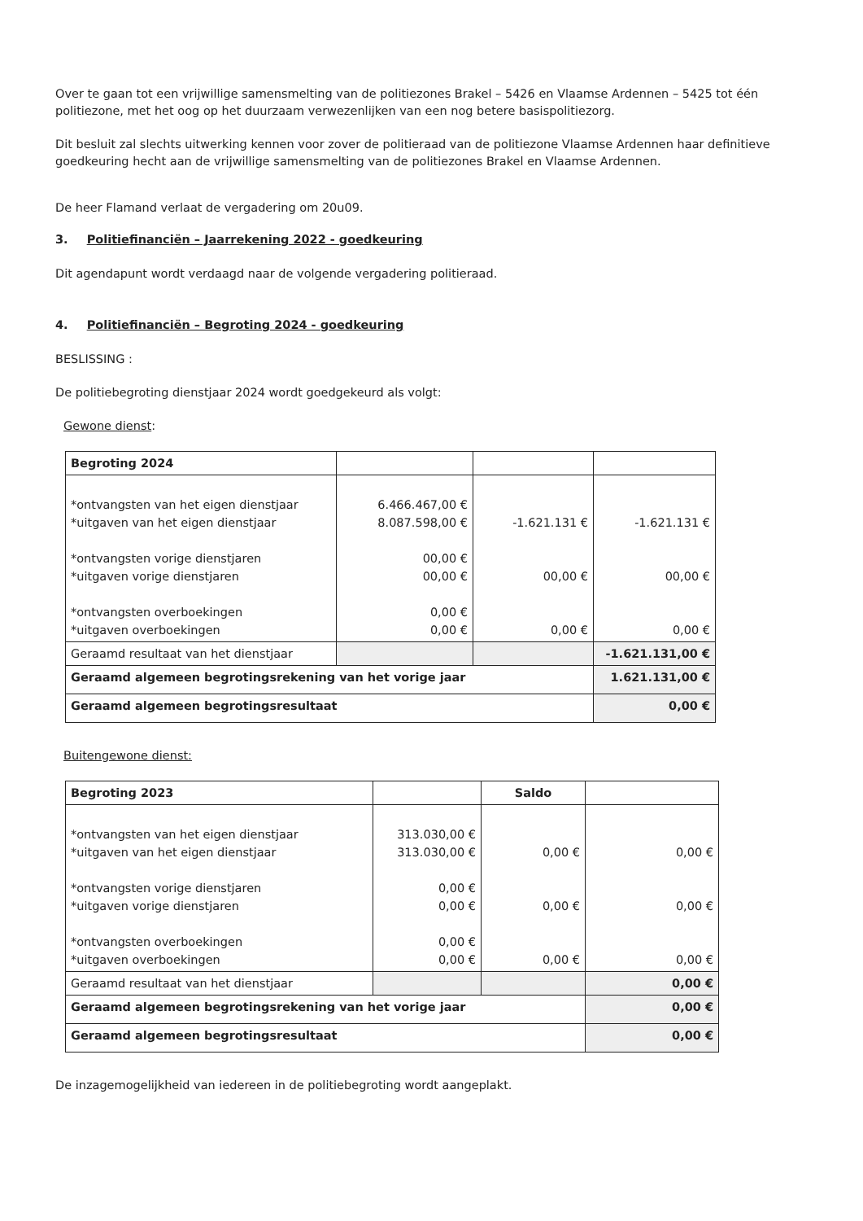Over te gaan tot een vrijwillige samensmelting van de politiezones Brakel – 5426 en Vlaamse Ardennen – 5425 tot één politiezone, met het oog op het duurzaam verwezenlijken van een nog betere basispolitiezorg.
Dit besluit zal slechts uitwerking kennen voor zover de politieraad van de politiezone Vlaamse Ardennen haar definitieve goedkeuring hecht aan de vrijwillige samensmelting van de politiezones Brakel en Vlaamse Ardennen.
De heer Flamand verlaat de vergadering om 20u09.
3. Politiefinanciën – Jaarrekening 2022 - goedkeuring
Dit agendapunt wordt verdaagd naar de volgende vergadering politieraad.
4. Politiefinanciën – Begroting 2024 - goedkeuring
BESLISSING :
De politiebegroting dienstjaar 2024 wordt goedgekeurd als volgt:
Gewone dienst:
| Begroting 2024 | | | |
| *ontvangsten van het eigen dienstjaar *uitgaven van het eigen dienstjaar *ontvangsten vorige dienstjaren *uitgaven vorige dienstjaren *ontvangsten overboekingen *uitgaven overboekingen | 6.466.467,00 € 8.087.598,00 € 00,00 € 00,00 € 0,00 € 0,00 € | -1.621.131 € 00,00 € 0,00 € | -1.621.131 € 00,00 € 0,00 € |
| Geraamd resultaat van het dienstjaar | | | -1.621.131,00 € |
| Geraamd algemeen begrotingsrekening van het vorige jaar | | | 1.621.131,00 € |
| Geraamd algemeen begrotingsresultaat | | | 0,00 € |
Buitengewone dienst:
| Begroting 2023 | | Saldo | |
| *ontvangsten van het eigen dienstjaar *uitgaven van het eigen dienstjaar *ontvangsten vorige dienstjaren *uitgaven vorige dienstjaren *ontvangsten overboekingen *uitgaven overboekingen | 313.030,00 € 313.030,00 € 0,00 € 0,00 € 0,00 € 0,00 € | 0,00 € 0,00 € 0,00 € | 0,00 € 0,00 € 0,00 € |
| Geraamd resultaat van het dienstjaar | | | 0,00 € |
| Geraamd algemeen begrotingsrekening van het vorige jaar | | | 0,00 € |
| Geraamd algemeen begrotingsresultaat | | | 0,00 € |
De inzagemogelijkheid van iedereen in de politiebegroting wordt aangeplakt.